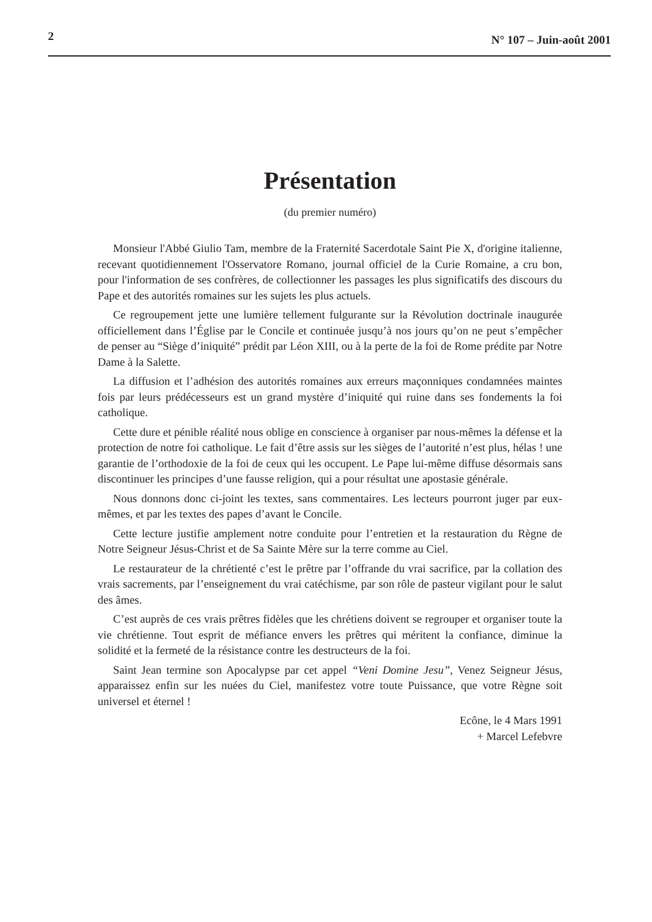2 N° 107 – Juin-août 2001
Présentation
(du premier numéro)
Monsieur l'Abbé Giulio Tam, membre de la Fraternité Sacerdotale Saint Pie X, d'origine italienne, recevant quotidiennement l'Osservatore Romano, journal officiel de la Curie Romaine, a cru bon, pour l'information de ses confrères, de collectionner les passages les plus significatifs des discours du Pape et des autorités romaines sur les sujets les plus actuels.
Ce regroupement jette une lumière tellement fulgurante sur la Révolution doctrinale inaugurée officiellement dans l’Église par le Concile et continuée jusqu’à nos jours qu’on ne peut s’empêcher de penser au “Siège d’iniquité” prédit par Léon XIII, ou à la perte de la foi de Rome prédite par Notre Dame à la Salette.
La diffusion et l’adhésion des autorités romaines aux erreurs maçonniques condamnées maintes fois par leurs prédécesseurs est un grand mystère d’iniquité qui ruine dans ses fondements la foi catholique.
Cette dure et pénible réalité nous oblige en conscience à organiser par nous-mêmes la défense et la protection de notre foi catholique. Le fait d’être assis sur les sièges de l’autorité n’est plus, hélas ! une garantie de l’orthodoxie de la foi de ceux qui les occupent. Le Pape lui-même diffuse désormais sans discontinuer les principes d’une fausse religion, qui a pour résultat une apostasie générale.
Nous donnons donc ci-joint les textes, sans commentaires. Les lecteurs pourront juger par eux-mêmes, et par les textes des papes d’avant le Concile.
Cette lecture justifie amplement notre conduite pour l’entretien et la restauration du Règne de Notre Seigneur Jésus-Christ et de Sa Sainte Mère sur la terre comme au Ciel.
Le restaurateur de la chrétienté c’est le prêtre par l’offrande du vrai sacrifice, par la collation des vrais sacrements, par l’enseignement du vrai catéchisme, par son rôle de pasteur vigilant pour le salut des âmes.
C’est auprès de ces vrais prêtres fidèles que les chrétiens doivent se regrouper et organiser toute la vie chrétienne. Tout esprit de méfiance envers les prêtres qui méritent la confiance, diminue la solidité et la fermeté de la résistance contre les destructeurs de la foi.
Saint Jean termine son Apocalypse par cet appel “Veni Domine Jesu”, Venez Seigneur Jésus, apparaissez enfin sur les nuées du Ciel, manifestez votre toute Puissance, que votre Règne soit universel et éternel !
Ecône, le 4 Mars 1991
+ Marcel Lefebvre